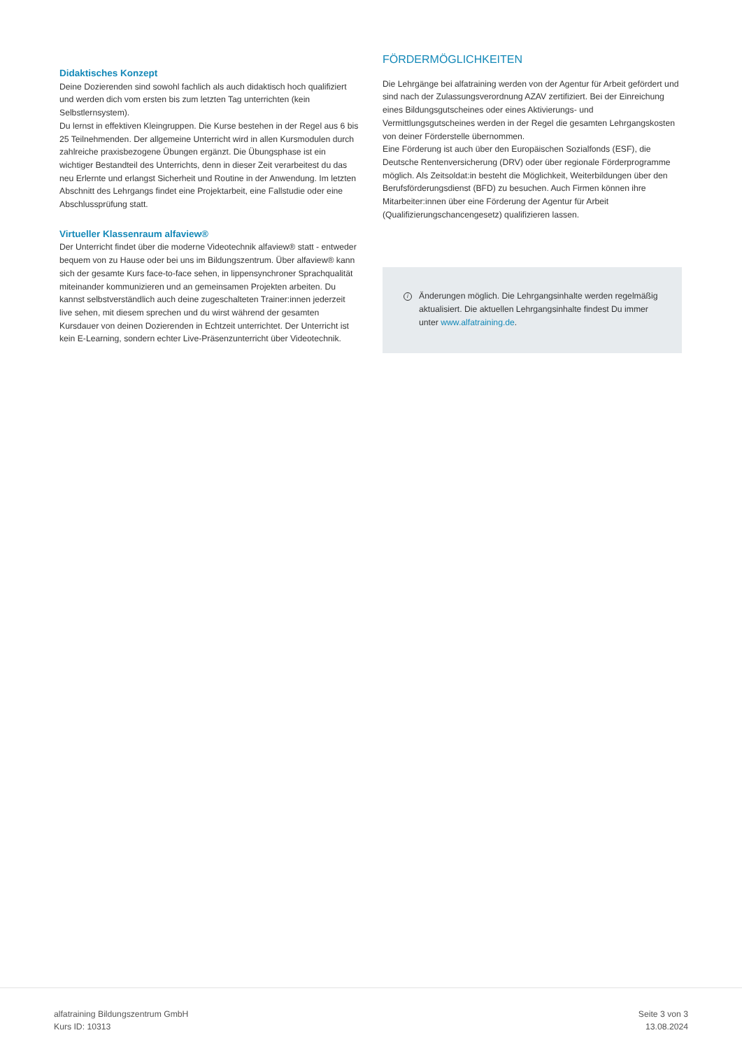Didaktisches Konzept
Deine Dozierenden sind sowohl fachlich als auch didaktisch hoch qualifiziert und werden dich vom ersten bis zum letzten Tag unterrichten (kein Selbstlernsystem).
Du lernst in effektiven Kleingruppen. Die Kurse bestehen in der Regel aus 6 bis 25 Teilnehmenden. Der allgemeine Unterricht wird in allen Kursmodulen durch zahlreiche praxisbezogene Übungen ergänzt. Die Übungsphase ist ein wichtiger Bestandteil des Unterrichts, denn in dieser Zeit verarbeitest du das neu Erlernte und erlangst Sicherheit und Routine in der Anwendung. Im letzten Abschnitt des Lehrgangs findet eine Projektarbeit, eine Fallstudie oder eine Abschlussprüfung statt.
Virtueller Klassenraum alfaview®
Der Unterricht findet über die moderne Videotechnik alfaview® statt - entweder bequem von zu Hause oder bei uns im Bildungszentrum. Über alfaview® kann sich der gesamte Kurs face-to-face sehen, in lippensynchroner Sprachqualität miteinander kommunizieren und an gemeinsamen Projekten arbeiten. Du kannst selbstverständlich auch deine zugeschalteten Trainer:innen jederzeit live sehen, mit diesem sprechen und du wirst während der gesamten Kursdauer von deinen Dozierenden in Echtzeit unterrichtet. Der Unterricht ist kein E-Learning, sondern echter Live-Präsenzunterricht über Videotechnik.
FÖRDERMÖGLICHKEITEN
Die Lehrgänge bei alfatraining werden von der Agentur für Arbeit gefördert und sind nach der Zulassungsverordnung AZAV zertifiziert. Bei der Einreichung eines Bildungsgutscheines oder eines Aktivierungs- und Vermittlungsgutscheines werden in der Regel die gesamten Lehrgangskosten von deiner Förderstelle übernommen.
Eine Förderung ist auch über den Europäischen Sozialfonds (ESF), die Deutsche Rentenversicherung (DRV) oder über regionale Förderprogramme möglich. Als Zeitsoldat:in besteht die Möglichkeit, Weiterbildungen über den Berufsförderungsdienst (BFD) zu besuchen. Auch Firmen können ihre Mitarbeiter:innen über eine Förderung der Agentur für Arbeit (Qualifizierungschancengesetz) qualifizieren lassen.
i
Änderungen möglich. Die Lehrgangsinhalte werden regelmäßig aktualisiert. Die aktuellen Lehrgangsinhalte findest Du immer unter www.alfatraining.de.
alfatraining Bildungszentrum GmbH
Kurs ID: 10313
Seite 3 von 3
13.08.2024